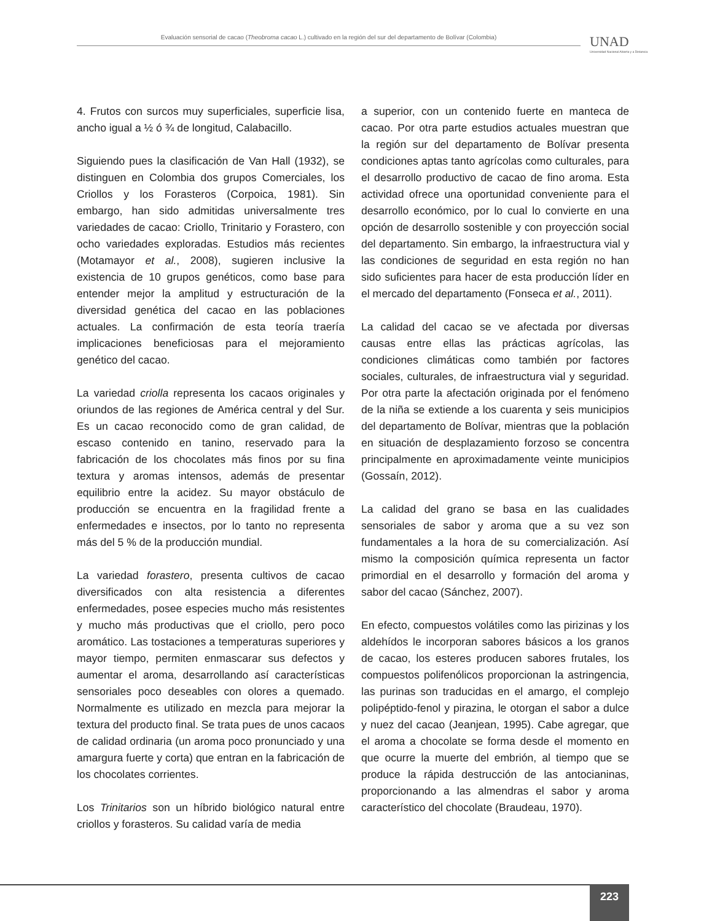Evaluación sensorial de cacao (Theobroma cacao L.) cultivado en la región del sur del departamento de Bolívar (Colombia)
UNAD
Universidad Nacional Abierta y a Distancia
4. Frutos con surcos muy superficiales, superficie lisa, ancho igual a ½ ó ¾ de longitud, Calabacillo.
Siguiendo pues la clasificación de Van Hall (1932), se distinguen en Colombia dos grupos Comerciales, los Criollos y los Forasteros (Corpoica, 1981). Sin embargo, han sido admitidas universalmente tres variedades de cacao: Criollo, Trinitario y Forastero, con ocho variedades exploradas. Estudios más recientes (Motamayor et al., 2008), sugieren inclusive la existencia de 10 grupos genéticos, como base para entender mejor la amplitud y estructuración de la diversidad genética del cacao en las poblaciones actuales. La confirmación de esta teoría traería implicaciones beneficiosas para el mejoramiento genético del cacao.
La variedad criolla representa los cacaos originales y oriundos de las regiones de América central y del Sur. Es un cacao reconocido como de gran calidad, de escaso contenido en tanino, reservado para la fabricación de los chocolates más finos por su fina textura y aromas intensos, además de presentar equilibrio entre la acidez. Su mayor obstáculo de producción se encuentra en la fragilidad frente a enfermedades e insectos, por lo tanto no representa más del 5 % de la producción mundial.
La variedad forastero, presenta cultivos de cacao diversificados con alta resistencia a diferentes enfermedades, posee especies mucho más resistentes y mucho más productivas que el criollo, pero poco aromático. Las tostaciones a temperaturas superiores y mayor tiempo, permiten enmascarar sus defectos y aumentar el aroma, desarrollando así características sensoriales poco deseables con olores a quemado. Normalmente es utilizado en mezcla para mejorar la textura del producto final. Se trata pues de unos cacaos de calidad ordinaria (un aroma poco pronunciado y una amargura fuerte y corta) que entran en la fabricación de los chocolates corrientes.
Los Trinitarios son un híbrido biológico natural entre criollos y forasteros. Su calidad varía de media
a superior, con un contenido fuerte en manteca de cacao. Por otra parte estudios actuales muestran que la región sur del departamento de Bolívar presenta condiciones aptas tanto agrícolas como culturales, para el desarrollo productivo de cacao de fino aroma. Esta actividad ofrece una oportunidad conveniente para el desarrollo económico, por lo cual lo convierte en una opción de desarrollo sostenible y con proyección social del departamento. Sin embargo, la infraestructura vial y las condiciones de seguridad en esta región no han sido suficientes para hacer de esta producción líder en el mercado del departamento (Fonseca et al., 2011).
La calidad del cacao se ve afectada por diversas causas entre ellas las prácticas agrícolas, las condiciones climáticas como también por factores sociales, culturales, de infraestructura vial y seguridad. Por otra parte la afectación originada por el fenómeno de la niña se extiende a los cuarenta y seis municipios del departamento de Bolívar, mientras que la población en situación de desplazamiento forzoso se concentra principalmente en aproximadamente veinte municipios (Gossaín, 2012).
La calidad del grano se basa en las cualidades sensoriales de sabor y aroma que a su vez son fundamentales a la hora de su comercialización. Así mismo la composición química representa un factor primordial en el desarrollo y formación del aroma y sabor del cacao (Sánchez, 2007).
En efecto, compuestos volátiles como las pirizinas y los aldehídos le incorporan sabores básicos a los granos de cacao, los esteres producen sabores frutales, los compuestos polifenólicos proporcionan la astringencia, las purinas son traducidas en el amargo, el complejo polipéptido-fenol y pirazina, le otorgan el sabor a dulce y nuez del cacao (Jeanjean, 1995). Cabe agregar, que el aroma a chocolate se forma desde el momento en que ocurre la muerte del embrión, al tiempo que se produce la rápida destrucción de las antocianinas, proporcionando a las almendras el sabor y aroma característico del chocolate (Braudeau, 1970).
223